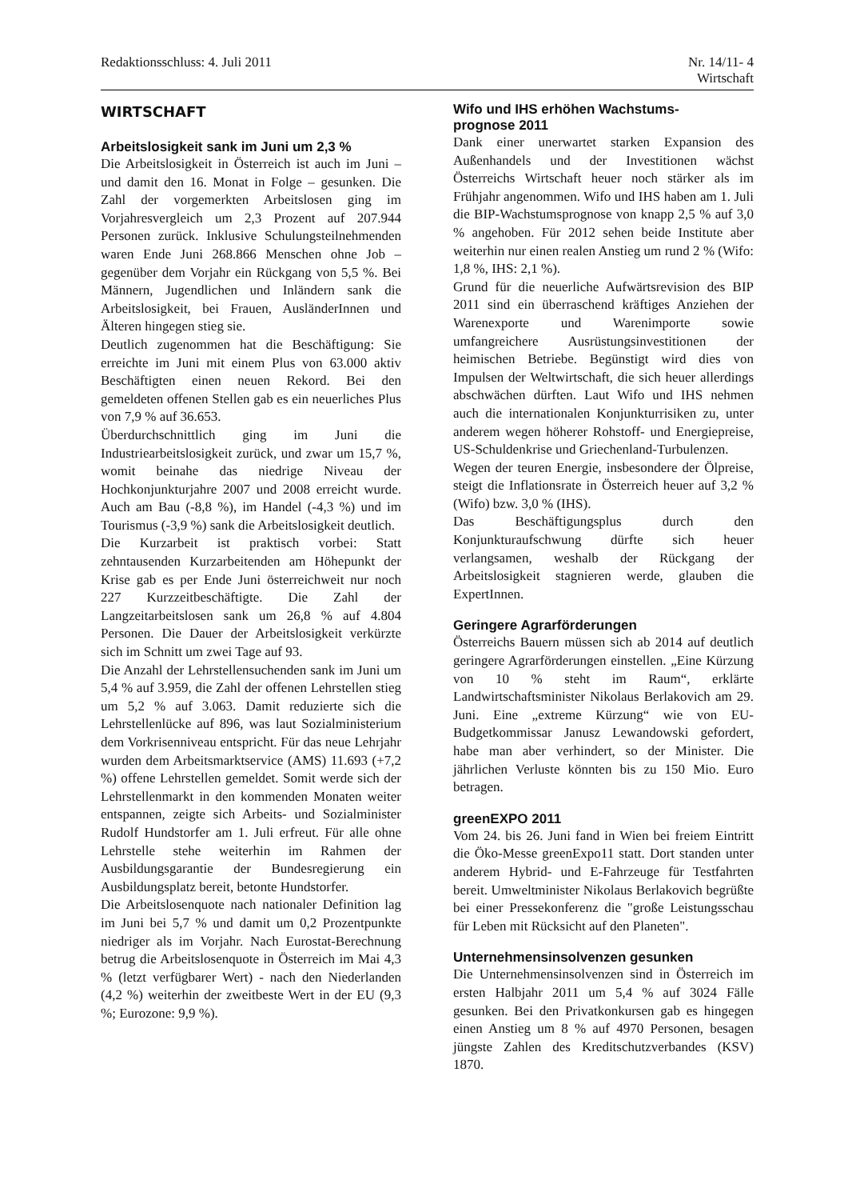Redaktionsschluss: 4. Juli 2011
Nr. 14/11- 4
Wirtschaft
WIRTSCHAFT
Arbeitslosigkeit sank im Juni um 2,3 %
Die Arbeitslosigkeit in Österreich ist auch im Juni – und damit den 16. Monat in Folge – gesunken. Die Zahl der vorgemerkten Arbeitslosen ging im Vorjahresvergleich um 2,3 Prozent auf 207.944 Personen zurück. Inklusive Schulungsteilnehmenden waren Ende Juni 268.866 Menschen ohne Job – gegenüber dem Vorjahr ein Rückgang von 5,5 %. Bei Männern, Jugendlichen und Inländern sank die Arbeitslosigkeit, bei Frauen, AusländerInnen und Älteren hingegen stieg sie.
Deutlich zugenommen hat die Beschäftigung: Sie erreichte im Juni mit einem Plus von 63.000 aktiv Beschäftigten einen neuen Rekord. Bei den gemeldeten offenen Stellen gab es ein neuerliches Plus von 7,9 % auf 36.653.
Überdurchschnittlich ging im Juni die Industriearbeitslosigkeit zurück, und zwar um 15,7 %, womit beinahe das niedrige Niveau der Hochkonjunkturjahre 2007 und 2008 erreicht wurde. Auch am Bau (-8,8 %), im Handel (-4,3 %) und im Tourismus (-3,9 %) sank die Arbeitslosigkeit deutlich.
Die Kurzarbeit ist praktisch vorbei: Statt zehntausenden Kurzarbeitenden am Höhepunkt der Krise gab es per Ende Juni österreichweit nur noch 227 Kurzzeitbeschäftigte. Die Zahl der Langzeitarbeitslosen sank um 26,8 % auf 4.804 Personen. Die Dauer der Arbeitslosigkeit verkürzte sich im Schnitt um zwei Tage auf 93.
Die Anzahl der Lehrstellensuchenden sank im Juni um 5,4 % auf 3.959, die Zahl der offenen Lehrstellen stieg um 5,2 % auf 3.063. Damit reduzierte sich die Lehrstellenlücke auf 896, was laut Sozialministerium dem Vorkrisenniveau entspricht. Für das neue Lehrjahr wurden dem Arbeitsmarktservice (AMS) 11.693 (+7,2 %) offene Lehrstellen gemeldet. Somit werde sich der Lehrstellenmarkt in den kommenden Monaten weiter entspannen, zeigte sich Arbeits- und Sozialminister Rudolf Hundstorfer am 1. Juli erfreut. Für alle ohne Lehrstelle stehe weiterhin im Rahmen der Ausbildungsgarantie der Bundesregierung ein Ausbildungsplatz bereit, betonte Hundstorfer.
Die Arbeitslosenquote nach nationaler Definition lag im Juni bei 5,7 % und damit um 0,2 Prozentpunkte niedriger als im Vorjahr. Nach Eurostat-Berechnung betrug die Arbeitslosenquote in Österreich im Mai 4,3 % (letzt verfügbarer Wert) - nach den Niederlanden (4,2 %) weiterhin der zweitbeste Wert in der EU (9,3 %; Eurozone: 9,9 %).
Wifo und IHS erhöhen Wachstums-
prognose 2011
Dank einer unerwartet starken Expansion des Außenhandels und der Investitionen wächst Österreichs Wirtschaft heuer noch stärker als im Frühjahr angenommen. Wifo und IHS haben am 1. Juli die BIP-Wachstumsprognose von knapp 2,5 % auf 3,0 % angehoben. Für 2012 sehen beide Institute aber weiterhin nur einen realen Anstieg um rund 2 % (Wifo: 1,8 %, IHS: 2,1 %).
Grund für die neuerliche Aufwärtsrevision des BIP 2011 sind ein überraschend kräftiges Anziehen der Warenexporte und Warenimporte sowie umfangreichere Ausrüstungsinvestitionen der heimischen Betriebe. Begünstigt wird dies von Impulsen der Weltwirtschaft, die sich heuer allerdings abschwächen dürften. Laut Wifo und IHS nehmen auch die internationalen Konjunkturrisiken zu, unter anderem wegen höherer Rohstoff- und Energiepreise, US-Schuldenkrise und Griechenland-Turbulenzen.
Wegen der teuren Energie, insbesondere der Ölpreise, steigt die Inflationsrate in Österreich heuer auf 3,2 % (Wifo) bzw. 3,0 % (IHS).
Das Beschäftigungsplus durch den Konjunkturaufschwung dürfte sich heuer verlangsamen, weshalb der Rückgang der Arbeitslosigkeit stagnieren werde, glauben die ExpertInnen.
Geringere Agrarförderungen
Österreichs Bauern müssen sich ab 2014 auf deutlich geringere Agrarförderungen einstellen. „Eine Kürzung von 10 % steht im Raum“, erklärte Landwirtschaftsminister Nikolaus Berlakovich am 29. Juni. Eine „extreme Kürzung“ wie von EU-Budgetkommissar Janusz Lewandowski gefordert, habe man aber verhindert, so der Minister. Die jährlichen Verluste könnten bis zu 150 Mio. Euro betragen.
greenEXPO 2011
Vom 24. bis 26. Juni fand in Wien bei freiem Eintritt die Öko-Messe greenExpo11 statt. Dort standen unter anderem Hybrid- und E-Fahrzeuge für Testfahrten bereit. Umweltminister Nikolaus Berlakovich begrüßte bei einer Pressekonferenz die "große Leistungsschau für Leben mit Rücksicht auf den Planeten".
Unternehmensinsolvenzen gesunken
Die Unternehmensinsolvenzen sind in Österreich im ersten Halbjahr 2011 um 5,4 % auf 3024 Fälle gesunken. Bei den Privatkonkursen gab es hingegen einen Anstieg um 8 % auf 4970 Personen, besagen jüngste Zahlen des Kreditschutzverbandes (KSV) 1870.